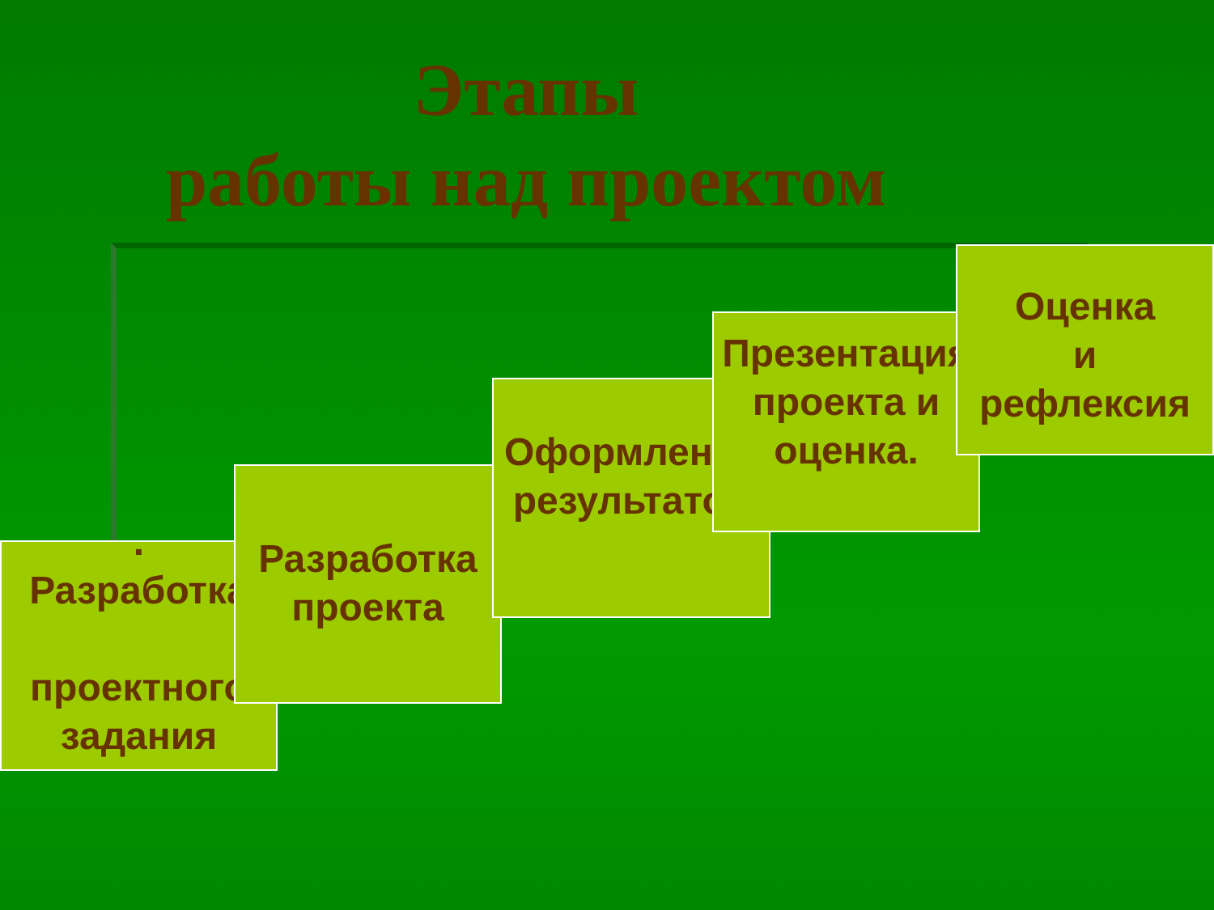Этапы
работы над проектом
.
Разработка
проектного
задания
Разработка
проекта
Оформление
результатов
Презентация
проекта и оценка.
Оценка
и
рефлексия